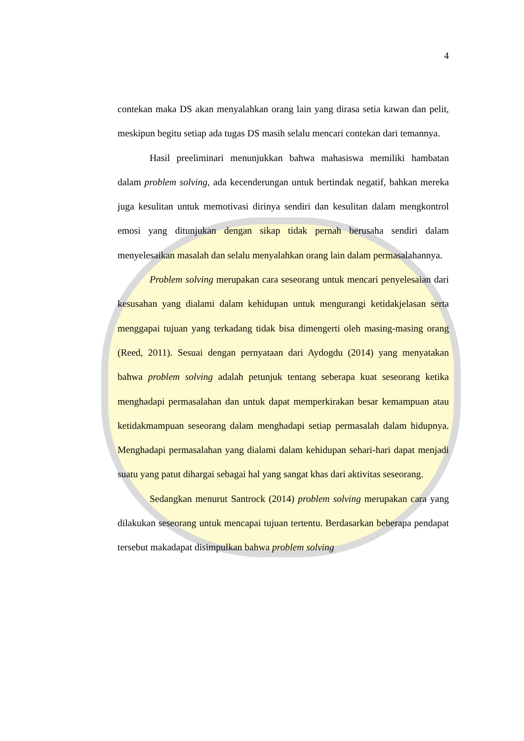4
contekan maka DS akan menyalahkan orang lain yang dirasa setia kawan dan pelit, meskipun begitu setiap ada tugas DS masih selalu mencari contekan dari temannya.
Hasil preeliminari menunjukkan bahwa mahasiswa memiliki hambatan dalam problem solving, ada kecenderungan untuk bertindak negatif, bahkan mereka juga kesulitan untuk memotivasi dirinya sendiri dan kesulitan dalam mengkontrol emosi yang ditunjukan dengan sikap tidak pernah berusaha sendiri dalam menyelesaikan masalah dan selalu menyalahkan orang lain dalam permasalahannya.
Problem solving merupakan cara seseorang untuk mencari penyelesaian dari kesusahan yang dialami dalam kehidupan untuk mengurangi ketidakjelasan serta menggapai tujuan yang terkadang tidak bisa dimengerti oleh masing-masing orang (Reed, 2011). Sesuai dengan pernyataan dari Aydogdu (2014) yang menyatakan bahwa problem solving adalah petunjuk tentang seberapa kuat seseorang ketika menghadapi permasalahan dan untuk dapat memperkirakan besar kemampuan atau ketidakmampuan seseorang dalam menghadapi setiap permasalah dalam hidupnya. Menghadapi permasalahan yang dialami dalam kehidupan sehari-hari dapat menjadi suatu yang patut dihargai sebagai hal yang sangat khas dari aktivitas seseorang.
Sedangkan menurut Santrock (2014) problem solving merupakan cara yang dilakukan seseorang untuk mencapai tujuan tertentu. Berdasarkan beberapa pendapat tersebut makadapat disimpulkan bahwa problem solving